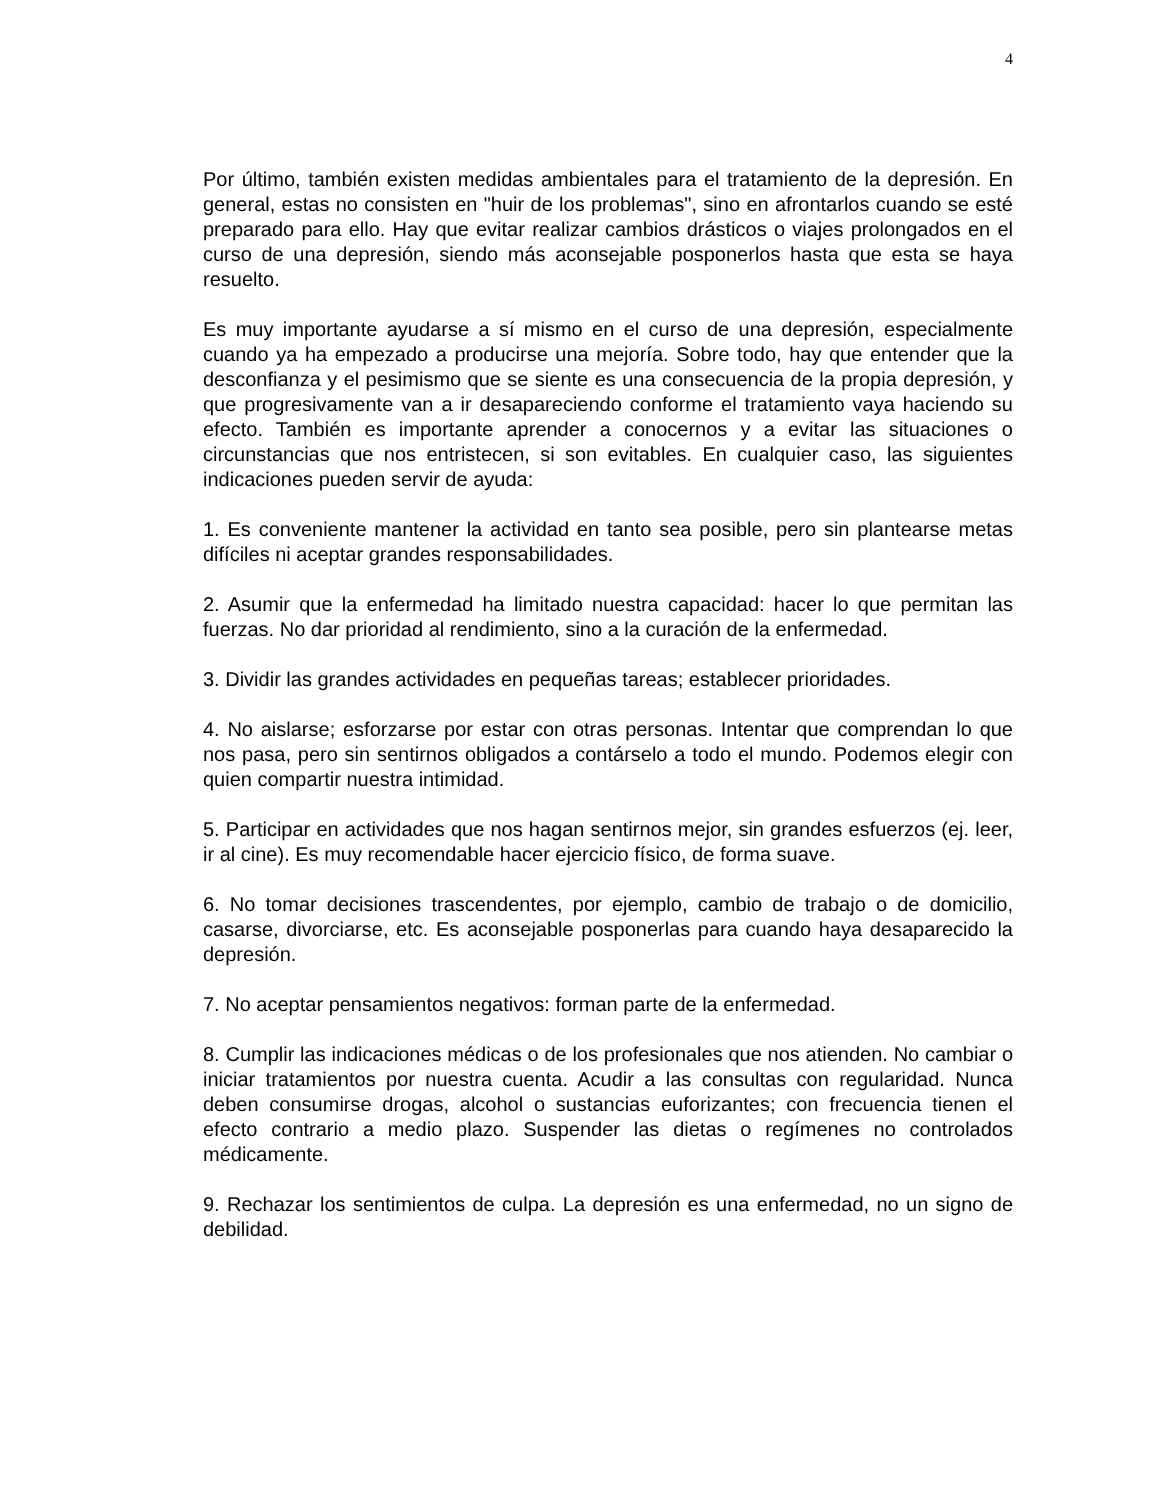4
Por último, también existen medidas ambientales para el tratamiento de la depresión. En general, estas no consisten en "huir de los problemas", sino en afrontarlos cuando se esté preparado para ello. Hay que evitar realizar cambios drásticos o viajes prolongados en el curso de una depresión, siendo más aconsejable posponerlos hasta que esta se haya resuelto.
Es muy importante ayudarse a sí mismo en el curso de una depresión, especialmente cuando ya ha empezado a producirse una mejoría. Sobre todo, hay que entender que la desconfianza y el pesimismo que se siente es una consecuencia de la propia depresión, y que progresivamente van a ir desapareciendo conforme el tratamiento vaya haciendo su efecto. También es importante aprender a conocernos y a evitar las situaciones o circunstancias que nos entristecen, si son evitables. En cualquier caso, las siguientes indicaciones pueden servir de ayuda:
1. Es conveniente mantener la actividad en tanto sea posible, pero sin plantearse metas difíciles ni aceptar grandes responsabilidades.
2. Asumir que la enfermedad ha limitado nuestra capacidad: hacer lo que permitan las fuerzas. No dar prioridad al rendimiento, sino a la curación de la enfermedad.
3. Dividir las grandes actividades en pequeñas tareas; establecer prioridades.
4. No aislarse; esforzarse por estar con otras personas. Intentar que comprendan lo que nos pasa, pero sin sentirnos obligados a contárselo a todo el mundo. Podemos elegir con quien compartir nuestra intimidad.
5. Participar en actividades que nos hagan sentirnos mejor, sin grandes esfuerzos (ej. leer, ir al cine). Es muy recomendable hacer ejercicio físico, de forma suave.
6. No tomar decisiones trascendentes, por ejemplo, cambio de trabajo o de domicilio, casarse, divorciarse, etc. Es aconsejable posponerlas para cuando haya desaparecido la depresión.
7. No aceptar pensamientos negativos: forman parte de la enfermedad.
8. Cumplir las indicaciones médicas o de los profesionales que nos atienden. No cambiar o iniciar tratamientos por nuestra cuenta. Acudir a las consultas con regularidad. Nunca deben consumirse drogas, alcohol o sustancias euforizantes; con frecuencia tienen el efecto contrario a medio plazo. Suspender las dietas o regímenes no controlados médicamente.
9. Rechazar los sentimientos de culpa. La depresión es una enfermedad, no un signo de debilidad.